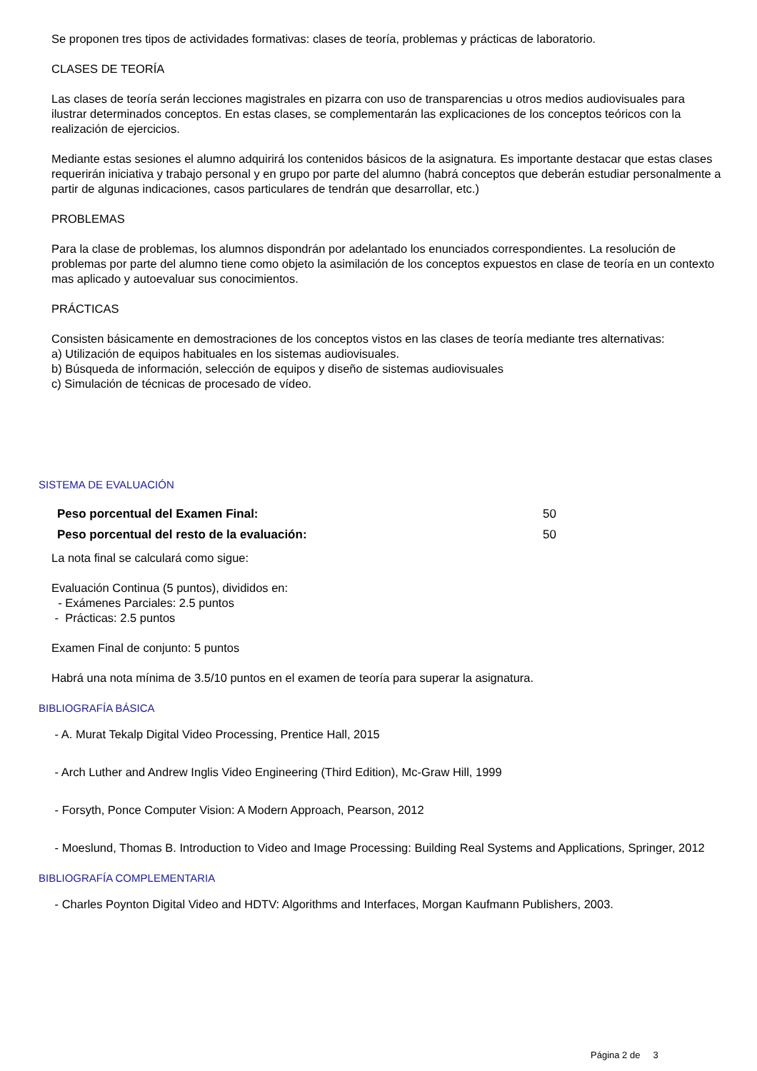Se proponen tres tipos de actividades formativas: clases de teoría, problemas y prácticas de laboratorio.
CLASES DE TEORÍA
Las clases de teoría serán lecciones magistrales en pizarra con uso de transparencias u otros medios audiovisuales para ilustrar determinados conceptos. En estas clases, se complementarán las explicaciones de los conceptos teóricos con la realización de ejercicios.
Mediante estas sesiones el alumno adquirirá los contenidos básicos de la asignatura. Es importante destacar que estas clases requerirán iniciativa y trabajo personal y en grupo por parte del alumno (habrá conceptos que deberán estudiar personalmente a partir de algunas indicaciones, casos particulares de tendrán que desarrollar, etc.)
PROBLEMAS
Para la clase de problemas, los alumnos dispondrán por adelantado los enunciados correspondientes. La resolución de problemas por parte del alumno tiene como objeto la asimilación de los conceptos expuestos en clase de teoría en un contexto mas aplicado y autoevaluar sus conocimientos.
PRÁCTICAS
Consisten básicamente en demostraciones de los conceptos vistos en las clases de teoría mediante tres alternativas:
a) Utilización de equipos habituales en los sistemas audiovisuales.
b) Búsqueda de información, selección de equipos y diseño de sistemas audiovisuales
c) Simulación de técnicas de procesado de vídeo.
SISTEMA DE EVALUACIÓN
| Peso porcentual del Examen Final: | 50 |
| Peso porcentual del resto de la evaluación: | 50 |
La nota final se calculará como sigue:
Evaluación Continua (5 puntos), divididos en:
- Exámenes Parciales: 2.5 puntos
- Prácticas: 2.5 puntos
Examen Final de conjunto: 5 puntos
Habrá una nota mínima de 3.5/10 puntos en el examen de teoría para superar la asignatura.
BIBLIOGRAFÍA BÁSICA
- A. Murat Tekalp Digital Video Processing, Prentice Hall, 2015
- Arch Luther and Andrew Inglis Video Engineering (Third Edition), Mc-Graw Hill, 1999
- Forsyth, Ponce Computer Vision: A Modern Approach, Pearson, 2012
- Moeslund, Thomas B. Introduction to Video and Image Processing: Building Real Systems and Applications, Springer, 2012
BIBLIOGRAFÍA COMPLEMENTARIA
- Charles Poynton Digital Video and HDTV: Algorithms and Interfaces, Morgan Kaufmann Publishers, 2003.
Página 2 de 3